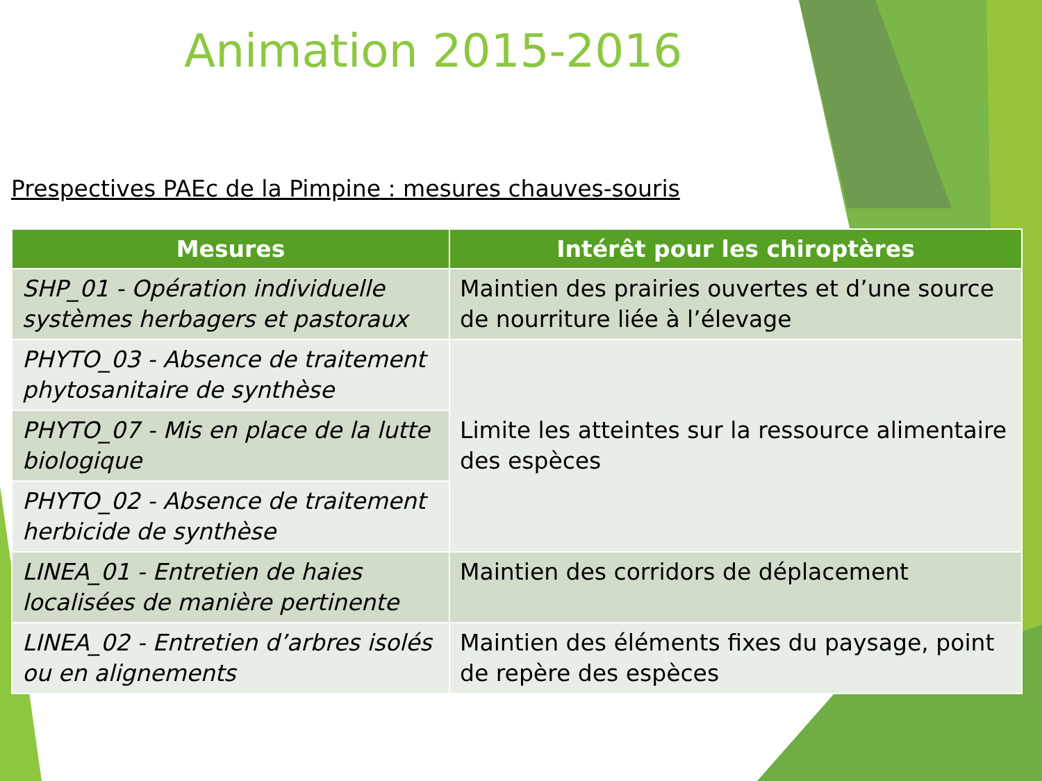Animation 2015-2016
Prespectives PAEc de la Pimpine : mesures chauves-souris
| Mesures | Intérêt pour les chiroptères |
| --- | --- |
| SHP_01 - Opération individuelle systèmes herbagers et pastoraux | Maintien des prairies ouvertes et d’une source de nourriture liée à l’élevage |
| PHYTO_03 - Absence de traitement phytosanitaire de synthèse | Limite les atteintes sur la ressource alimentaire des espèces |
| PHYTO_07 - Mis en place de la lutte biologique | |
| PHYTO_02 - Absence de traitement herbicide de synthèse | |
| LINEA_01 - Entretien de haies localisées de manière pertinente | Maintien des corridors de déplacement |
| LINEA_02 - Entretien d’arbres isolés ou en alignements | Maintien des éléments fixes du paysage, point de repère des espèces |